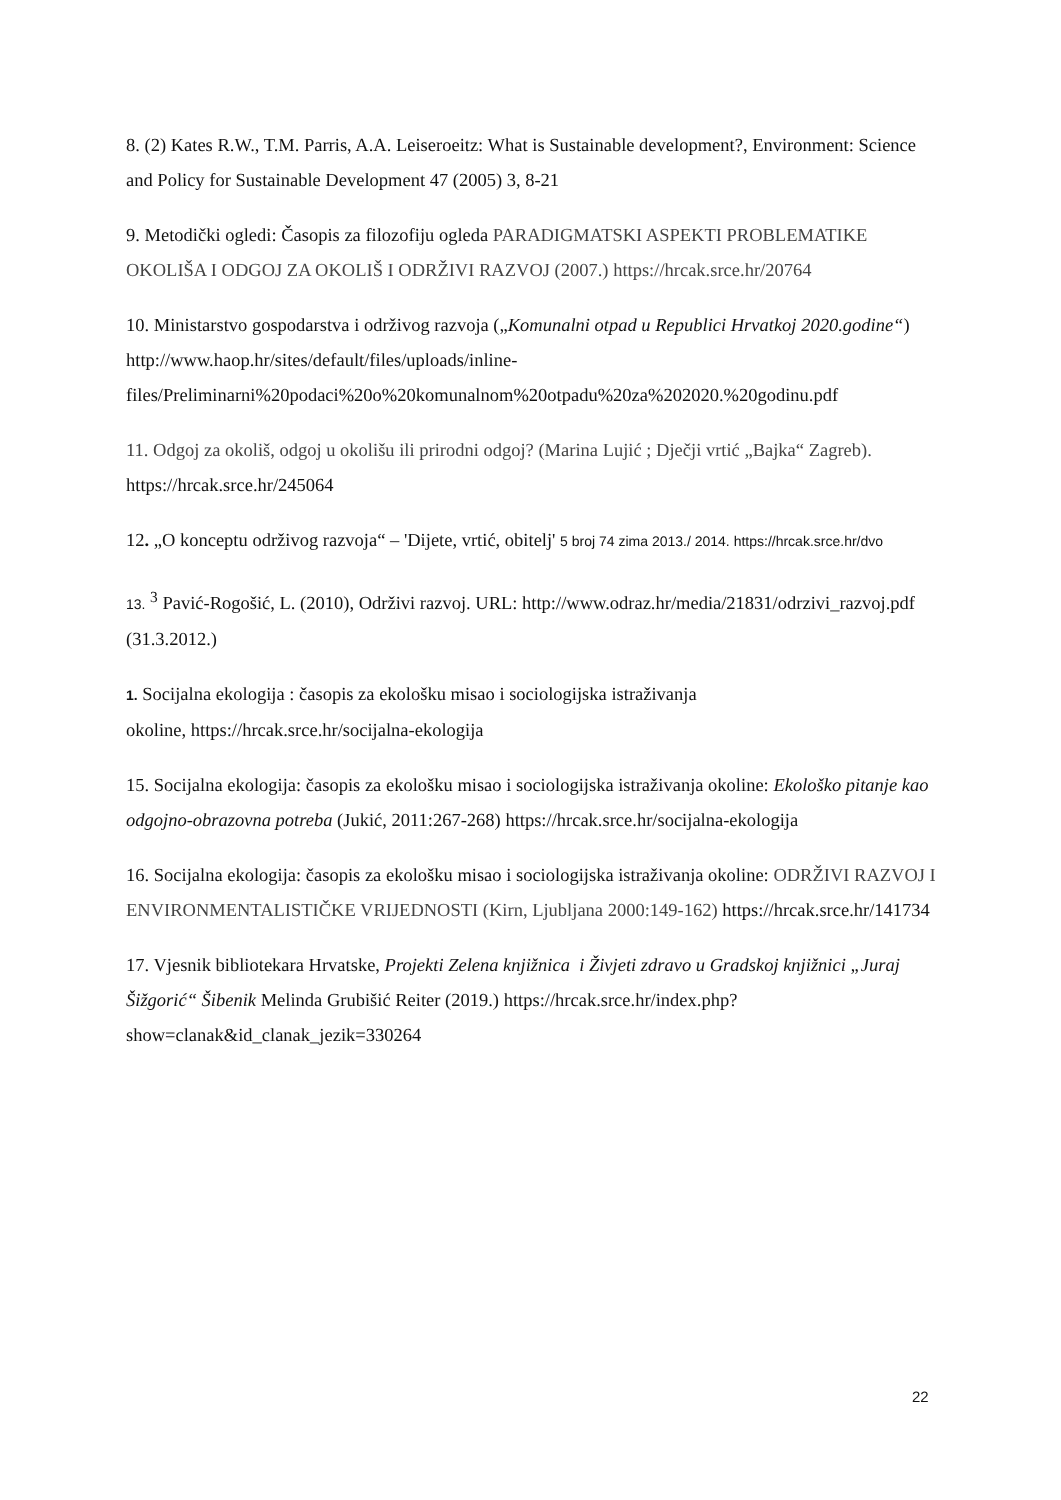8. (2) Kates R.W., T.M. Parris, A.A. Leiseroeitz: What is Sustainable development?, Environment: Science and Policy for Sustainable Development 47 (2005) 3, 8-21
9. Metodički ogledi: Časopis za filozofiju ogleda PARADIGMATSKI ASPEKTI PROBLEMATIKE OKOLIŠA I ODGOJ ZA OKOLIŠ I ODRŽIVI RAZVOJ (2007.) https://hrcak.srce.hr/20764
10. Ministarstvo gospodarstva i održivog razvoja („Komunalni otpad u Republici Hrvatkoj 2020.godine“) http://www.haop.hr/sites/default/files/uploads/inline-files/Preliminarni%20podaci%20o%20komunalnom%20otpadu%20za%202020.%20godinu.pdf
11. Odgoj za okoliš, odgoj u okolišu ili prirodni odgoj? (Marina Lujić ; Dječji vrtić „Bajka“ Zagreb). https://hrcak.srce.hr/245064
12. „O konceptu održivog razvoja“ – 'Dijete, vrtić, obitelj' 5 broj 74 zima 2013./ 2014. https://hrcak.srce.hr/dvo
13. <sup>3</sup> Pavić-Rogošić, L. (2010), Održivi razvoj. URL: http://www.odraz.hr/media/21831/odrzivi_razvoj.pdf (31.3.2012.)
1. Socijalna ekologija : časopis za ekološku misao i sociologijska istraživanja
okoline, https://hrcak.srce.hr/socijalna-ekologija
15. Socijalna ekologija: časopis za ekološku misao i sociologijska istraživanja okoline: Ekološko pitanje kao odgojno-obrazovna potreba (Jukić, 2011:267-268) https://hrcak.srce.hr/socijalna-ekologija
16. Socijalna ekologija: časopis za ekološku misao i sociologijska istraživanja okoline: ODRŽIVI RAZVOJ I ENVIRONMENTALISTIČKE VRIJEDNOSTI (Kirn, Ljubljana 2000:149-162) https://hrcak.srce.hr/141734
17. Vjesnik bibliotekara Hrvatske, Projekti Zelena knjižnica i Živjeti zdravo u Gradskoj knjižnici „Juraj Šižgorić“ Šibenik Melinda Grubišić Reiter (2019.) https://hrcak.srce.hr/index.php?show=clanak&id_clanak_jezik=330264
22